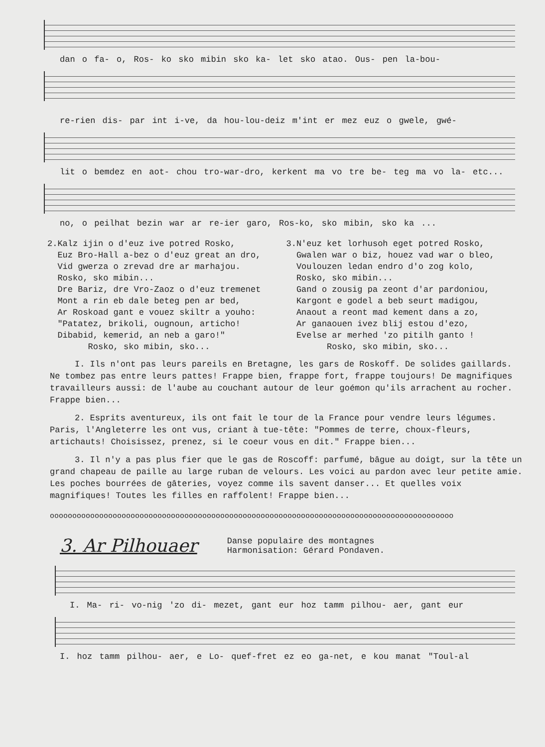dan o fa- o, Ros- ko sko mibin sko ka- let sko atao. Ous- pen la-bou-
re-rien dis- par int i-ve, da hou-lou-deiz m'int er mez euz o gwele, gwé-
lit o bemdez en aot- chou tro-war-dro, kerkent ma vo tre be- teg ma vo la- etc...
no, o peilhat bezin war ar re-ier garo, Ros-ko, sko mibin, sko ka ...
2.Kalz ijin o d'euz ive potred Rosko, Euz Bro-Hall a-bez o d'euz great an dro, Vid gwerza o zrevad dre ar marhajou. Rosko, sko mibin... Dre Bariz, dre Vro-Zaoz o d'euz tremenet Mont a rin eb dale beteg pen ar bed, Ar Roskoad gant e vouez skiltr a youho: "Patatez, brikoli, ougnoun, articho! Dibabid, kemerid, an neb a garo!" Rosko, sko mibin, sko...
3.N'euz ket lorhusoh eget potred Rosko, Gwalen war o biz, houez vad war o bleo, Voulouzen ledan endro d'o zog kolo, Rosko, sko mibin... Gand o zousig pa zeont d'ar pardoniou, Kargont e godel a beb seurt madigou, Anaout a reont mad kement dans a zo, Ar ganaouen ivez blij estou d'ezo, Evelse ar merhed 'zo pitilh ganto ! Rosko, sko mibin, sko...
I. Ils n'ont pas leurs pareils en Bretagne, les gars de Roskoff. De solides gaillards. Ne tombez pas entre leurs pattes! Frappe bien, frappe fort, frappe toujours! De magnifiques travailleurs aussi: de l'aube au couchant autour de leur goémon qu'ils arrachent au rocher. Frappe bien...
2. Esprits aventureux, ils ont fait le tour de la France pour vendre leurs légumes. Paris, l'Angleterre les ont vus, criant à tue-tête: "Pommes de terre, choux-fleurs, artichauts! Choisissez, prenez, si le coeur vous en dit." Frappe bien...
3. Il n'y a pas plus fier que le gas de Roscoff: parfumé, bâgue au doigt, sur la tête un grand chapeau de paille au large ruban de velours. Les voici au pardon avec leur petite amie. Les poches bourrées de gâteries, voyez comme ils savent danser... Et quelles voix magnifiques! Toutes les filles en raffolent! Frappe bien...
oooooooooooooooooooooooooooooooooooooooooooooooooooooooooooooooooooooooooooooooooooooooooo
3. Ar Pilhouaer
Danse populaire des montagnes
Harmonisation: Gérard Pondaven.
I. Ma- ri- vo-nig 'zo di- mezet, gant eur hoz tamm pilhou- aer, gant eur
I. hoz tamm pilhou- aer, e Lo- quef-fret ez eo ga-net, e kou manat "Toul-al